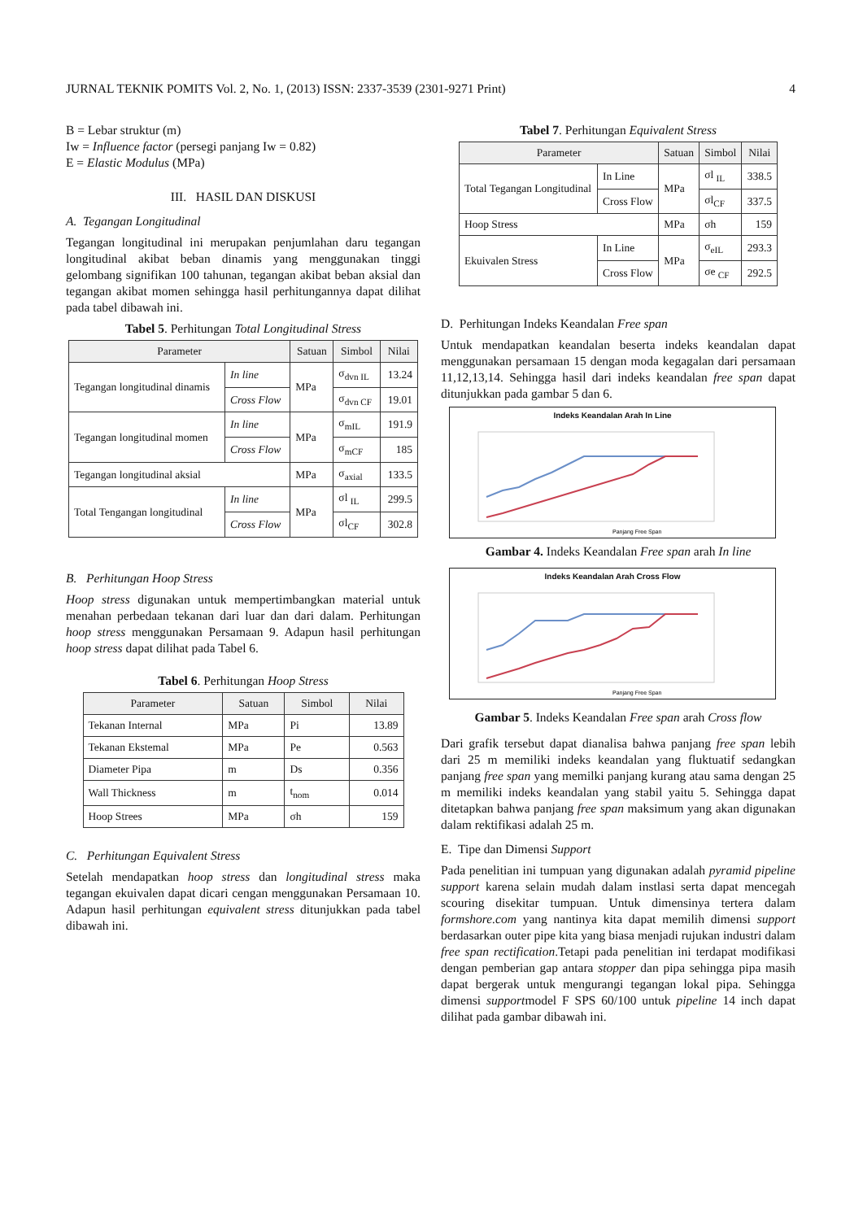JURNAL TEKNIK POMITS Vol. 2, No. 1, (2013) ISSN: 2337-3539 (2301-9271 Print) 4
B = Lebar struktur (m)
Iw = Influence factor (persegi panjang Iw = 0.82)
E = Elastic Modulus (MPa)
III. HASIL DAN DISKUSI
A. Tegangan Longitudinal
Tegangan longitudinal ini merupakan penjumlahan daru tegangan longitudinal akibat beban dinamis yang menggunakan tinggi gelombang signifikan 100 tahunan, tegangan akibat beban aksial dan tegangan akibat momen sehingga hasil perhitungannya dapat dilihat pada tabel dibawah ini.
Tabel 5. Perhitungan Total Longitudinal Stress
| Parameter | | Satuan | Simbol | Nilai |
| --- | --- | --- | --- | --- |
| Tegangan longitudinal dinamis | In line | MPa | σ<sub>dvn IL</sub> | 13.24 |
| | Cross Flow | | σ<sub>dvn CF</sub> | 19.01 |
| Tegangan longitudinal momen | In line | MPa | σ<sub>mIL</sub> | 191.9 |
| | Cross Flow | | σ<sub>mCF</sub> | 185 |
| Tegangan longitudinal aksial | | MPa | σ<sub>axial</sub> | 133.5 |
| Total Tengangan longitudinal | In line | MPa | σl <sub>IL</sub> | 299.5 |
| | Cross Flow | | σl<sub>CF</sub> | 302.8 |
B. Perhitungan Hoop Stress
Hoop stress digunakan untuk mempertimbangkan material untuk menahan perbedaan tekanan dari luar dan dari dalam. Perhitungan hoop stress menggunakan Persamaan 9. Adapun hasil perhitungan hoop stress dapat dilihat pada Tabel 6.
Tabel 6. Perhitungan Hoop Stress
| Parameter | Satuan | Simbol | Nilai |
| --- | --- | --- | --- |
| Tekanan Internal | MPa | Pi | 13.89 |
| Tekanan Ekstemal | MPa | Pe | 0.563 |
| Diameter Pipa | m | Ds | 0.356 |
| Wall Thickness | m | t<sub>nom</sub> | 0.014 |
| Hoop Strees | MPa | σh | 159 |
C. Perhitungan Equivalent Stress
Setelah mendapatkan hoop stress dan longitudinal stress maka tegangan ekuivalen dapat dicari cengan menggunakan Persamaan 10. Adapun hasil perhitungan equivalent stress ditunjukkan pada tabel dibawah ini.
Tabel 7. Perhitungan Equivalent Stress
| Parameter | | Satuan | Simbol | Nilai |
| --- | --- | --- | --- | --- |
| Total Tegangan Longitudinal | In Line | MPa | σl <sub>IL</sub> | 338.5 |
| | Cross Flow | | σl<sub>CF</sub> | 337.5 |
| Hoop Stress | | MPa | σh | 159 |
| Ekuivalen Stress | In Line | MPa | σ<sub>eIL</sub> | 293.3 |
| | Cross Flow | | σe <sub>CF</sub> | 292.5 |
D. Perhitungan Indeks Keandalan Free span
Untuk mendapatkan keandalan beserta indeks keandalan dapat menggunakan persamaan 15 dengan moda kegagalan dari persamaan 11,12,13,14. Sehingga hasil dari indeks keandalan free span dapat ditunjukkan pada gambar 5 dan 6.
Indeks Keandalan Arah In Line
Panjang Free Span
Gambar 4. Indeks Keandalan Free span arah In line
Indeks Keandalan Arah Cross Flow
Panjang Free Span
Gambar 5. Indeks Keandalan Free span arah Cross flow
Dari grafik tersebut dapat dianalisa bahwa panjang free span lebih dari 25 m memiliki indeks keandalan yang fluktuatif sedangkan panjang free span yang memilki panjang kurang atau sama dengan 25 m memiliki indeks keandalan yang stabil yaitu 5. Sehingga dapat ditetapkan bahwa panjang free span maksimum yang akan digunakan dalam rektifikasi adalah 25 m.
E. Tipe dan Dimensi Support
Pada penelitian ini tumpuan yang digunakan adalah pyramid pipeline support karena selain mudah dalam instlasi serta dapat mencegah scouring disekitar tumpuan. Untuk dimensinya tertera dalam formshore.com yang nantinya kita dapat memilih dimensi support berdasarkan outer pipe kita yang biasa menjadi rujukan industri dalam free span rectification.Tetapi pada penelitian ini terdapat modifikasi dengan pemberian gap antara stopper dan pipa sehingga pipa masih dapat bergerak untuk mengurangi tegangan lokal pipa. Sehingga dimensi supportmodel F SPS 60/100 untuk pipeline 14 inch dapat dilihat pada gambar dibawah ini.